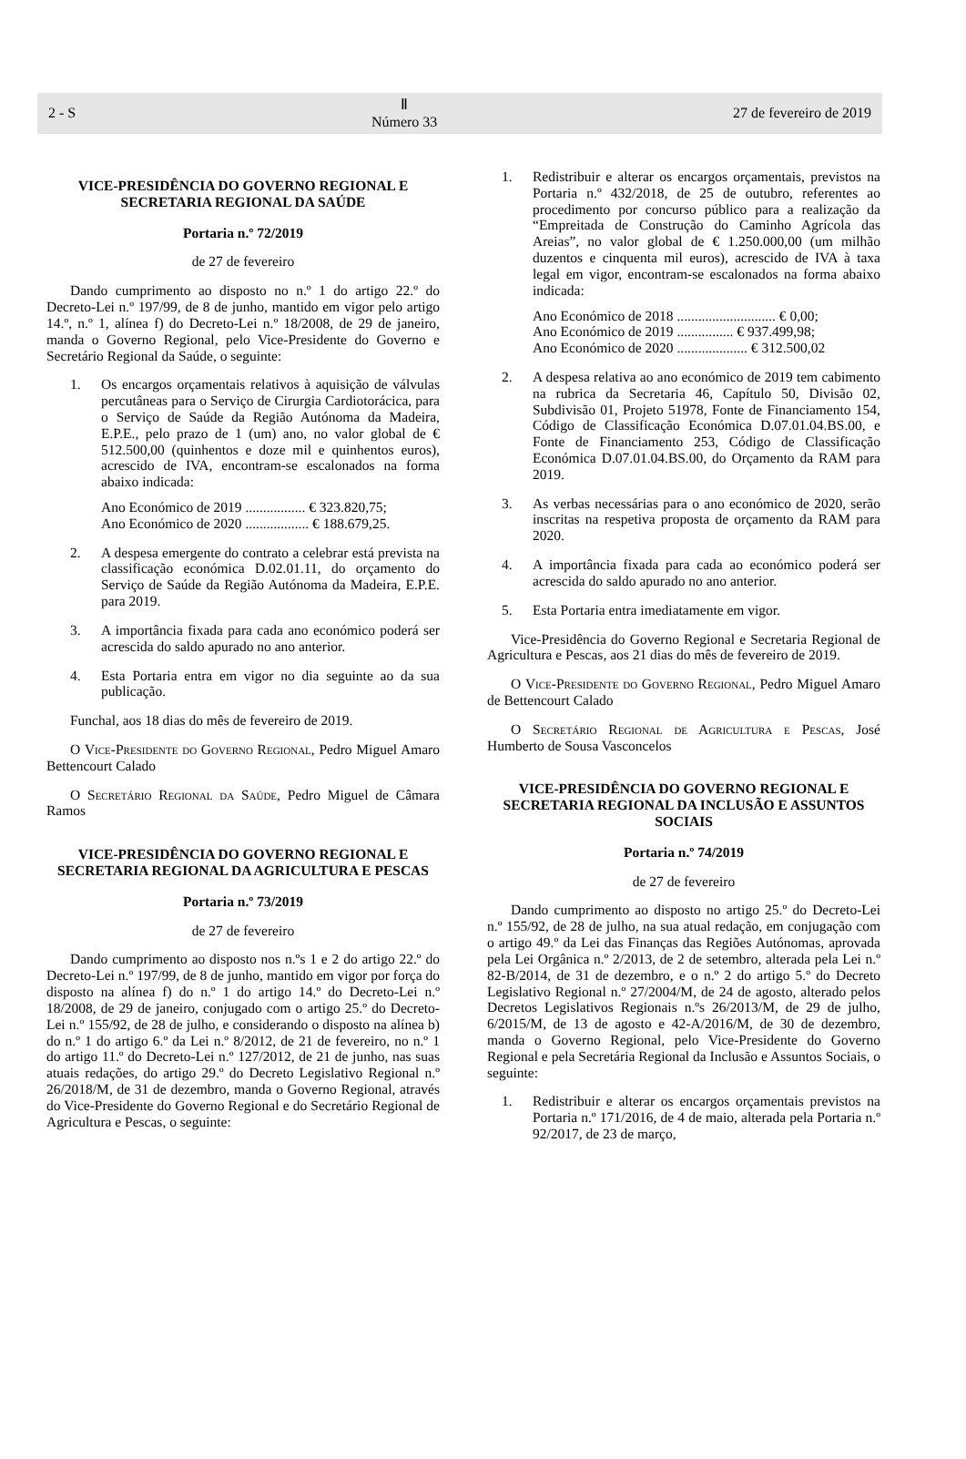2 - S Ⅱ
Número 33 27 de fevereiro de 2019
VICE-PRESIDÊNCIA DO GOVERNO REGIONAL E SECRETARIA REGIONAL DA SAÚDE
Portaria n.º 72/2019
de 27 de fevereiro
Dando cumprimento ao disposto no n.º 1 do artigo 22.º do Decreto-Lei n.º 197/99, de 8 de junho, mantido em vigor pelo artigo 14.º, n.º 1, alínea f) do Decreto-Lei n.º 18/2008, de 29 de janeiro, manda o Governo Regional, pelo Vice-Presidente do Governo e Secretário Regional da Saúde, o seguinte:
1. Os encargos orçamentais relativos à aquisição de válvulas percutâneas para o Serviço de Cirurgia Cardiotorácica, para o Serviço de Saúde da Região Autónoma da Madeira, E.P.E., pelo prazo de 1 (um) ano, no valor global de € 512.500,00 (quinhentos e doze mil e quinhentos euros), acrescido de IVA, encontram-se escalonados na forma abaixo indicada:
Ano Económico de 2019 ................. € 323.820,75;
Ano Económico de 2020 .................. € 188.679,25.
2. A despesa emergente do contrato a celebrar está prevista na classificação económica D.02.01.11, do orçamento do Serviço de Saúde da Região Autónoma da Madeira, E.P.E. para 2019.
3. A importância fixada para cada ano económico poderá ser acrescida do saldo apurado no ano anterior.
4. Esta Portaria entra em vigor no dia seguinte ao da sua publicação.
Funchal, aos 18 dias do mês de fevereiro de 2019.
O Vice-Presidente do Governo Regional, Pedro Miguel Amaro Bettencourt Calado
O Secretário Regional da Saúde, Pedro Miguel de Câmara Ramos
VICE-PRESIDÊNCIA DO GOVERNO REGIONAL E SECRETARIA REGIONAL DA AGRICULTURA E PESCAS
Portaria n.º 73/2019
de 27 de fevereiro
Dando cumprimento ao disposto nos n.ºs 1 e 2 do artigo 22.º do Decreto-Lei n.º 197/99, de 8 de junho, mantido em vigor por força do disposto na alínea f) do n.º 1 do artigo 14.º do Decreto-Lei n.º 18/2008, de 29 de janeiro, conjugado com o artigo 25.º do Decreto-Lei n.º 155/92, de 28 de julho, e considerando o disposto na alínea b) do n.º 1 do artigo 6.º da Lei n.º 8/2012, de 21 de fevereiro, no n.º 1 do artigo 11.º do Decreto-Lei n.º 127/2012, de 21 de junho, nas suas atuais redações, do artigo 29.º do Decreto Legislativo Regional n.º 26/2018/M, de 31 de dezembro, manda o Governo Regional, através do Vice-Presidente do Governo Regional e do Secretário Regional de Agricultura e Pescas, o seguinte:
1. Redistribuir e alterar os encargos orçamentais, previstos na Portaria n.º 432/2018, de 25 de outubro, referentes ao procedimento por concurso público para a realização da “Empreitada de Construção do Caminho Agrícola das Areias”, no valor global de € 1.250.000,00 (um milhão duzentos e cinquenta mil euros), acrescido de IVA à taxa legal em vigor, encontram-se escalonados na forma abaixo indicada:
Ano Económico de 2018 ............................ € 0,00;
Ano Económico de 2019 ................ € 937.499,98;
Ano Económico de 2020 .................... € 312.500,02
2. A despesa relativa ao ano económico de 2019 tem cabimento na rubrica da Secretaria 46, Capítulo 50, Divisão 02, Subdivisão 01, Projeto 51978, Fonte de Financiamento 154, Código de Classificação Económica D.07.01.04.BS.00, e Fonte de Financiamento 253, Código de Classificação Económica D.07.01.04.BS.00, do Orçamento da RAM para 2019.
3. As verbas necessárias para o ano económico de 2020, serão inscritas na respetiva proposta de orçamento da RAM para 2020.
4. A importância fixada para cada ao económico poderá ser acrescida do saldo apurado no ano anterior.
5. Esta Portaria entra imediatamente em vigor.
Vice-Presidência do Governo Regional e Secretaria Regional de Agricultura e Pescas, aos 21 dias do mês de fevereiro de 2019.
O Vice-Presidente do Governo Regional, Pedro Miguel Amaro de Bettencourt Calado
O Secretário Regional de Agricultura e Pescas, José Humberto de Sousa Vasconcelos
VICE-PRESIDÊNCIA DO GOVERNO REGIONAL E SECRETARIA REGIONAL DA INCLUSÃO E ASSUNTOS SOCIAIS
Portaria n.º 74/2019
de 27 de fevereiro
Dando cumprimento ao disposto no artigo 25.º do Decreto-Lei n.º 155/92, de 28 de julho, na sua atual redação, em conjugação com o artigo 49.º da Lei das Finanças das Regiões Autónomas, aprovada pela Lei Orgânica n.º 2/2013, de 2 de setembro, alterada pela Lei n.º 82-B/2014, de 31 de dezembro, e o n.º 2 do artigo 5.º do Decreto Legislativo Regional n.º 27/2004/M, de 24 de agosto, alterado pelos Decretos Legislativos Regionais n.ºs 26/2013/M, de 29 de julho, 6/2015/M, de 13 de agosto e 42-A/2016/M, de 30 de dezembro, manda o Governo Regional, pelo Vice-Presidente do Governo Regional e pela Secretária Regional da Inclusão e Assuntos Sociais, o seguinte:
1. Redistribuir e alterar os encargos orçamentais previstos na Portaria n.º 171/2016, de 4 de maio, alterada pela Portaria n.º 92/2017, de 23 de março,